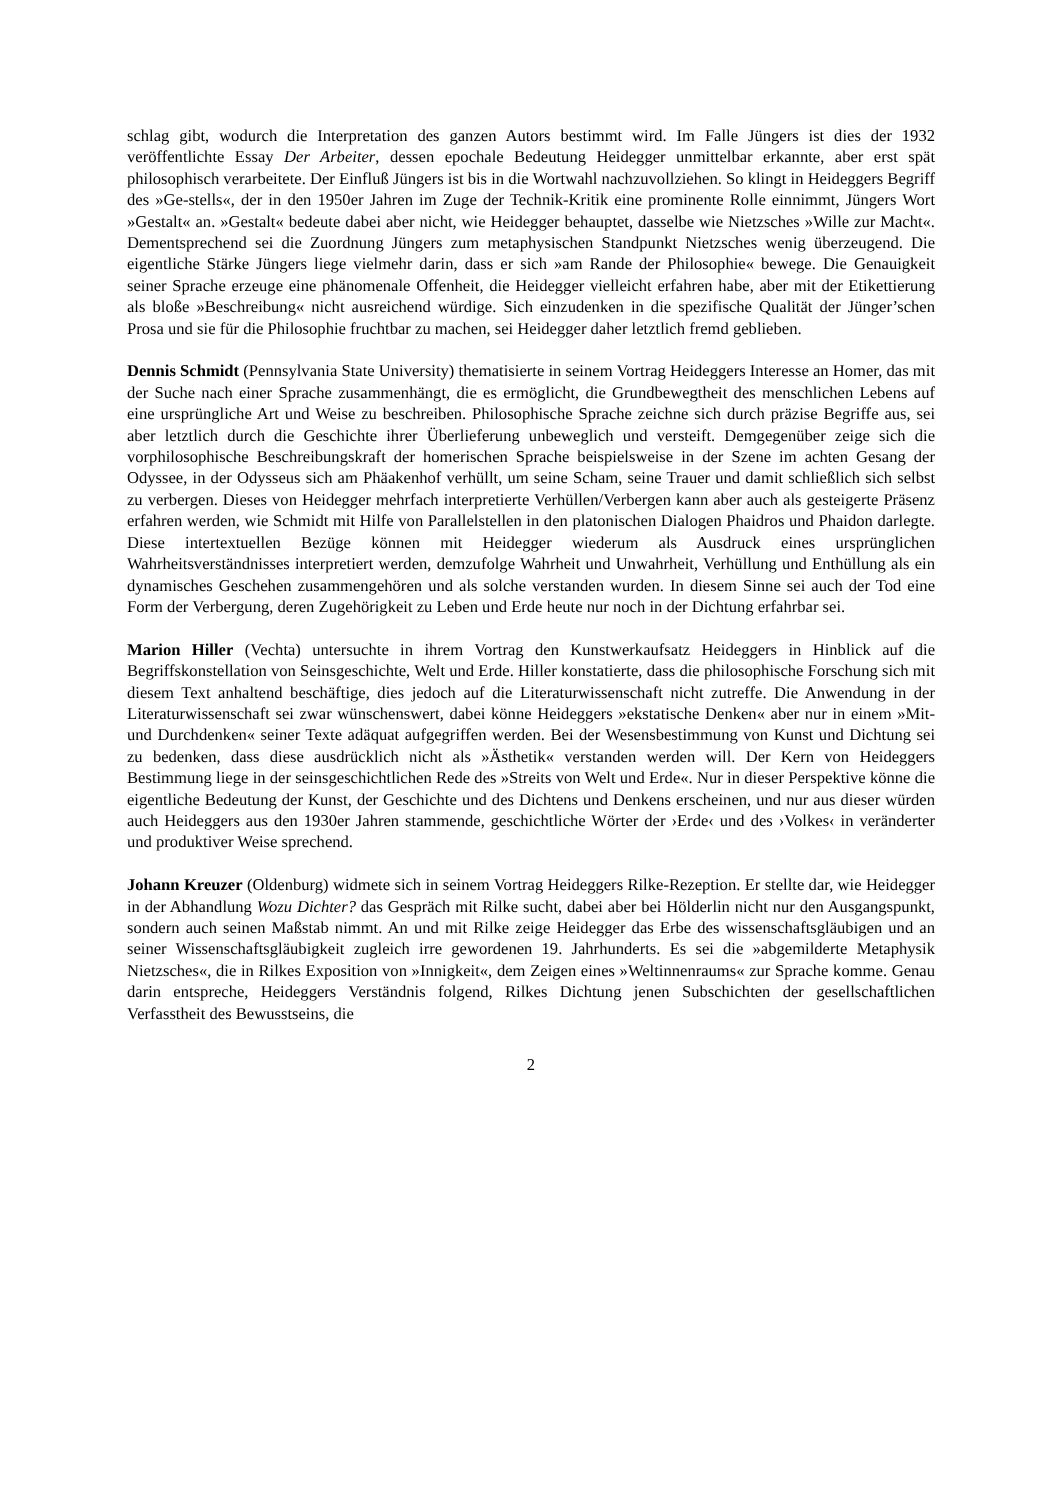schlag gibt, wodurch die Interpretation des ganzen Autors bestimmt wird. Im Falle Jüngers ist dies der 1932 veröffentlichte Essay Der Arbeiter, dessen epochale Bedeutung Heidegger unmittelbar erkannte, aber erst spät philosophisch verarbeitete. Der Einfluß Jüngers ist bis in die Wortwahl nachzuvollziehen. So klingt in Heideggers Begriff des »Ge-stells«, der in den 1950er Jahren im Zuge der Technik-Kritik eine prominente Rolle einnimmt, Jüngers Wort »Gestalt« an. »Gestalt« bedeute dabei aber nicht, wie Heidegger behauptet, dasselbe wie Nietzsches »Wille zur Macht«. Dementsprechend sei die Zuordnung Jüngers zum metaphysischen Standpunkt Nietzsches wenig überzeugend. Die eigentliche Stärke Jüngers liege vielmehr darin, dass er sich »am Rande der Philosophie« bewege. Die Genauigkeit seiner Sprache erzeuge eine phänomenale Offenheit, die Heidegger vielleicht erfahren habe, aber mit der Etikettierung als bloße »Beschreibung« nicht ausreichend würdige. Sich einzudenken in die spezifische Qualität der Jünger’schen Prosa und sie für die Philosophie fruchtbar zu machen, sei Heidegger daher letztlich fremd geblieben.
Dennis Schmidt (Pennsylvania State University) thematisierte in seinem Vortrag Heideggers Interesse an Homer, das mit der Suche nach einer Sprache zusammenhängt, die es ermöglicht, die Grundbewegtheit des menschlichen Lebens auf eine ursprüngliche Art und Weise zu beschreiben. Philosophische Sprache zeichne sich durch präzise Begriffe aus, sei aber letztlich durch die Geschichte ihrer Überlieferung unbeweglich und versteift. Demgegenüber zeige sich die vorphilosophische Beschreibungskraft der homerischen Sprache beispielsweise in der Szene im achten Gesang der Odyssee, in der Odysseus sich am Phäakenhof verhüllt, um seine Scham, seine Trauer und damit schließlich sich selbst zu verbergen. Dieses von Heidegger mehrfach interpretierte Verhüllen/Verbergen kann aber auch als gesteigerte Präsenz erfahren werden, wie Schmidt mit Hilfe von Parallelstellen in den platonischen Dialogen Phaidros und Phaidon darlegte. Diese intertextuellen Bezüge können mit Heidegger wiederum als Ausdruck eines ursprünglichen Wahrheitsverständnisses interpretiert werden, demzufolge Wahrheit und Unwahrheit, Verhüllung und Enthüllung als ein dynamisches Geschehen zusammengehören und als solche verstanden wurden. In diesem Sinne sei auch der Tod eine Form der Verbergung, deren Zugehörigkeit zu Leben und Erde heute nur noch in der Dichtung erfahrbar sei.
Marion Hiller (Vechta) untersuchte in ihrem Vortrag den Kunstwerkaufsatz Heideggers in Hinblick auf die Begriffskonstellation von Seinsgeschichte, Welt und Erde. Hiller konstatierte, dass die philosophische Forschung sich mit diesem Text anhaltend beschäftige, dies jedoch auf die Literaturwissenschaft nicht zutreffe. Die Anwendung in der Literaturwissenschaft sei zwar wünschenswert, dabei könne Heideggers »ekstatische Denken« aber nur in einem »Mit- und Durchdenken« seiner Texte adäquat aufgegriffen werden. Bei der Wesensbestimmung von Kunst und Dichtung sei zu bedenken, dass diese ausdrücklich nicht als »Ästhetik« verstanden werden will. Der Kern von Heideggers Bestimmung liege in der seinsgeschichtlichen Rede des »Streits von Welt und Erde«. Nur in dieser Perspektive könne die eigentliche Bedeutung der Kunst, der Geschichte und des Dichtens und Denkens erscheinen, und nur aus dieser würden auch Heideggers aus den 1930er Jahren stammende, geschichtliche Wörter der ›Erde‹ und des ›Volkes‹ in veränderter und produktiver Weise sprechend.
Johann Kreuzer (Oldenburg) widmete sich in seinem Vortrag Heideggers Rilke-Rezeption. Er stellte dar, wie Heidegger in der Abhandlung Wozu Dichter? das Gespräch mit Rilke sucht, dabei aber bei Hölderlin nicht nur den Ausgangspunkt, sondern auch seinen Maßstab nimmt. An und mit Rilke zeige Heidegger das Erbe des wissenschaftsgläubigen und an seiner Wissenschaftsgläubigkeit zugleich irre gewordenen 19. Jahrhunderts. Es sei die »abgemilderte Metaphysik Nietzsches«, die in Rilkes Exposition von »Innigkeit«, dem Zeigen eines »Weltinnenraums« zur Sprache komme. Genau darin entspreche, Heideggers Verständnis folgend, Rilkes Dichtung jenen Subschichten der gesellschaftlichen Verfasstheit des Bewusstseins, die
2